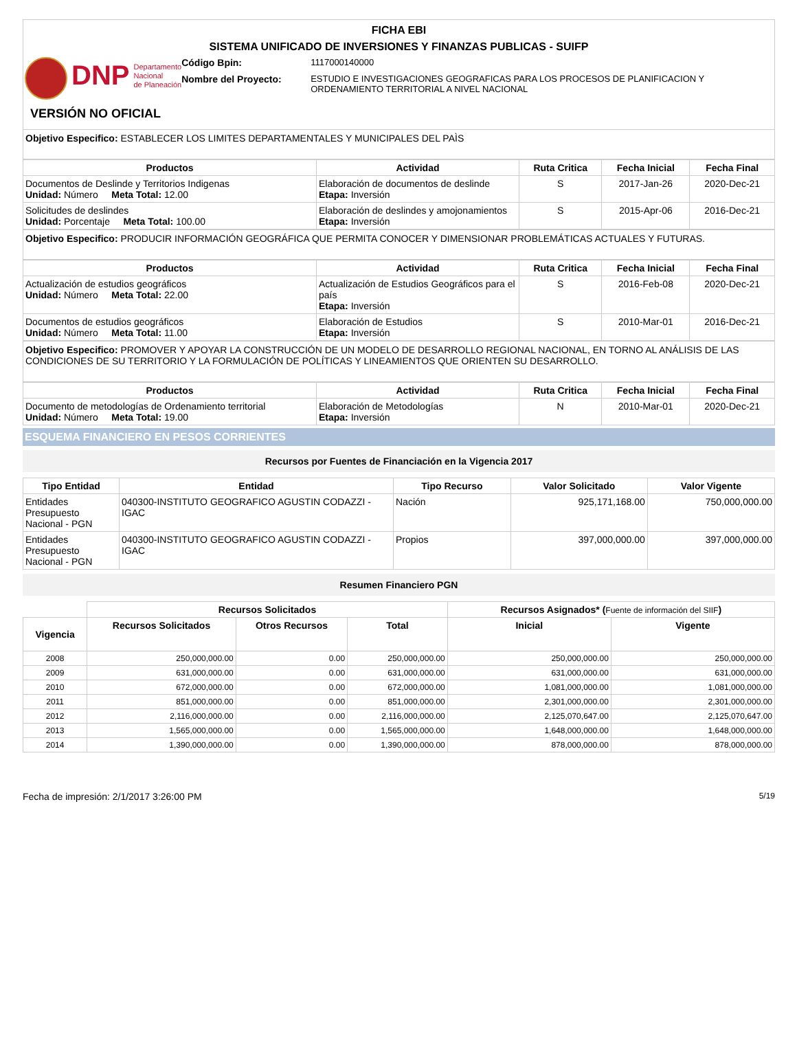FICHA EBI
SISTEMA UNIFICADO DE INVERSIONES Y FINANZAS PUBLICAS - SUIFP
DNP
Departamento
Nacional
de Planeación
Código Bpin: 1117000140000
Nombre del Proyecto: ESTUDIO E INVESTIGACIONES GEOGRAFICAS PARA LOS PROCESOS DE PLANIFICACION Y ORDENAMIENTO TERRITORIAL A NIVEL NACIONAL
VERSIÓN NO OFICIAL
Objetivo Especifico: ESTABLECER LOS LIMITES DEPARTAMENTALES Y MUNICIPALES DEL PAÌS
| Productos | Actividad | Ruta Critica | Fecha Inicial | Fecha Final |
| --- | --- | --- | --- | --- |
| Documentos de Deslinde y Territorios Indigenas Unidad: Número Meta Total: 12.00 | Elaboración de documentos de deslinde Etapa: Inversión | S | 2017-Jan-26 | 2020-Dec-21 |
| Solicitudes de deslindes Unidad: Porcentaje Meta Total: 100.00 | Elaboración de deslindes y amojonamientos Etapa: Inversión | S | 2015-Apr-06 | 2016-Dec-21 |
Objetivo Especifico: PRODUCIR INFORMACIÓN GEOGRÁFICA QUE PERMITA CONOCER Y DIMENSIONAR PROBLEMÁTICAS ACTUALES Y FUTURAS.
| Productos | Actividad | Ruta Critica | Fecha Inicial | Fecha Final |
| --- | --- | --- | --- | --- |
| Actualización de estudios geográficos Unidad: Número Meta Total: 22.00 | Actualización de Estudios Geográficos para el país Etapa: Inversión | S | 2016-Feb-08 | 2020-Dec-21 |
| Documentos de estudios geográficos Unidad: Número Meta Total: 11.00 | Elaboración de Estudios Etapa: Inversión | S | 2010-Mar-01 | 2016-Dec-21 |
Objetivo Especifico: PROMOVER Y APOYAR LA CONSTRUCCIÓN DE UN MODELO DE DESARROLLO REGIONAL NACIONAL, EN TORNO AL ANÁLISIS DE LAS CONDICIONES DE SU TERRITORIO Y LA FORMULACIÓN DE POLÍTICAS Y LINEAMIENTOS QUE ORIENTEN SU DESARROLLO.
| Productos | Actividad | Ruta Critica | Fecha Inicial | Fecha Final |
| --- | --- | --- | --- | --- |
| Documento de metodologías de Ordenamiento territorial Unidad: Número Meta Total: 19.00 | Elaboración de Metodologías Etapa: Inversión | N | 2010-Mar-01 | 2020-Dec-21 |
ESQUEMA FINANCIERO EN PESOS CORRIENTES
Recursos por Fuentes de Financiación en la Vigencia 2017
| Tipo Entidad | Entidad | Tipo Recurso | Valor Solicitado | Valor Vigente |
| --- | --- | --- | --- | --- |
| Entidades Presupuesto Nacional - PGN | 040300-INSTITUTO GEOGRAFICO AGUSTIN CODAZZI - IGAC | Nación | 925,171,168.00 | 750,000,000.00 |
| Entidades Presupuesto Nacional - PGN | 040300-INSTITUTO GEOGRAFICO AGUSTIN CODAZZI - IGAC | Propios | 397,000,000.00 | 397,000,000.00 |
Resumen Financiero PGN
| | Recursos Solicitados | | | Recursos Asignados* ( Fuente de información del SIIF ) | |
| --- | --- | --- | --- | --- | --- |
| Vigencia | Recursos Solicitados | Otros Recursos | Total | Inicial | Vigente |
| 2008 | 250,000,000.00 | 0.00 | 250,000,000.00 | 250,000,000.00 | 250,000,000.00 |
| 2009 | 631,000,000.00 | 0.00 | 631,000,000.00 | 631,000,000.00 | 631,000,000.00 |
| 2010 | 672,000,000.00 | 0.00 | 672,000,000.00 | 1,081,000,000.00 | 1,081,000,000.00 |
| 2011 | 851,000,000.00 | 0.00 | 851,000,000.00 | 2,301,000,000.00 | 2,301,000,000.00 |
| 2012 | 2,116,000,000.00 | 0.00 | 2,116,000,000.00 | 2,125,070,647.00 | 2,125,070,647.00 |
| 2013 | 1,565,000,000.00 | 0.00 | 1,565,000,000.00 | 1,648,000,000.00 | 1,648,000,000.00 |
| 2014 | 1,390,000,000.00 | 0.00 | 1,390,000,000.00 | 878,000,000.00 | 878,000,000.00 |
Fecha de impresión: 2/1/2017 3:26:00 PM 5/19